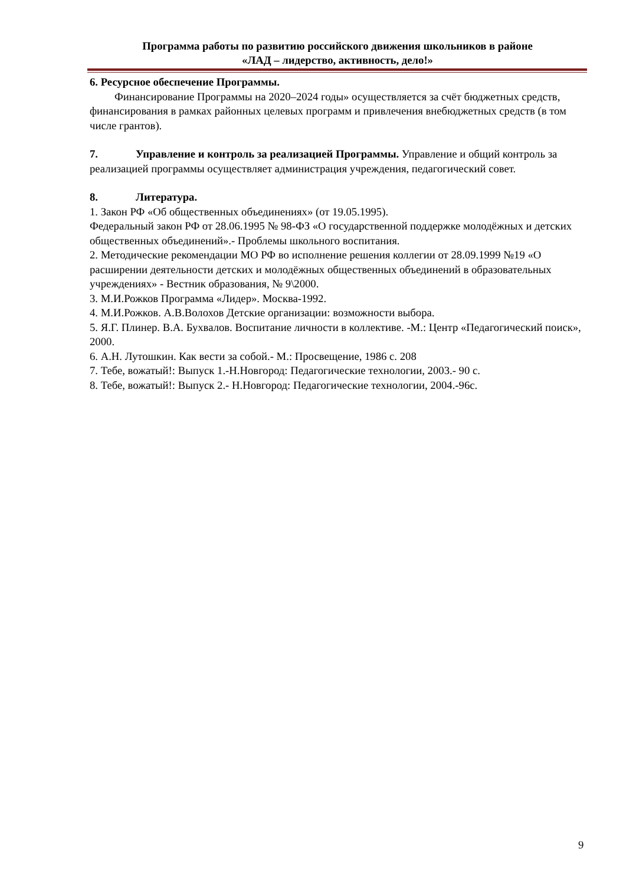Программа работы по развитию российского движения школьников в районе
«ЛАД – лидерство, активность, дело!»
6. Ресурсное обеспечение Программы.
Финансирование Программы на 2020–2024 годы» осуществляется за счёт бюджетных средств, финансирования в рамках районных целевых программ и привлечения внебюджетных средств (в том числе грантов).
7. Управление и контроль за реализацией Программы. Управление и общий контроль за реализацией программы осуществляет администрация учреждения, педагогический совет.
8. Литература.
1. Закон РФ «Об общественных объединениях» (от 19.05.1995).
Федеральный закон РФ от 28.06.1995 № 98-ФЗ «О государственной поддержке молодёжных и детских общественных объединений».- Проблемы школьного воспитания.
2. Методические рекомендации МО РФ во исполнение решения коллегии от 28.09.1999 №19 «О расширении деятельности детских и молодёжных общественных объединений в образовательных учреждениях» - Вестник образования, № 9\2000.
3. М.И.Рожков Программа «Лидер». Москва-1992.
4. М.И.Рожков. А.В.Волохов Детские организации: возможности выбора.
5. Я.Г. Плинер. В.А. Бухвалов. Воспитание личности в коллективе. -М.: Центр «Педагогический поиск», 2000.
6. А.Н. Лутошкин. Как вести за собой.- М.: Просвещение, 1986 с. 208
7. Тебе, вожатый!: Выпуск 1.-Н.Новгород: Педагогические технологии, 2003.- 90 с.
8. Тебе, вожатый!: Выпуск 2.- Н.Новгород: Педагогические технологии, 2004.-96с.
9